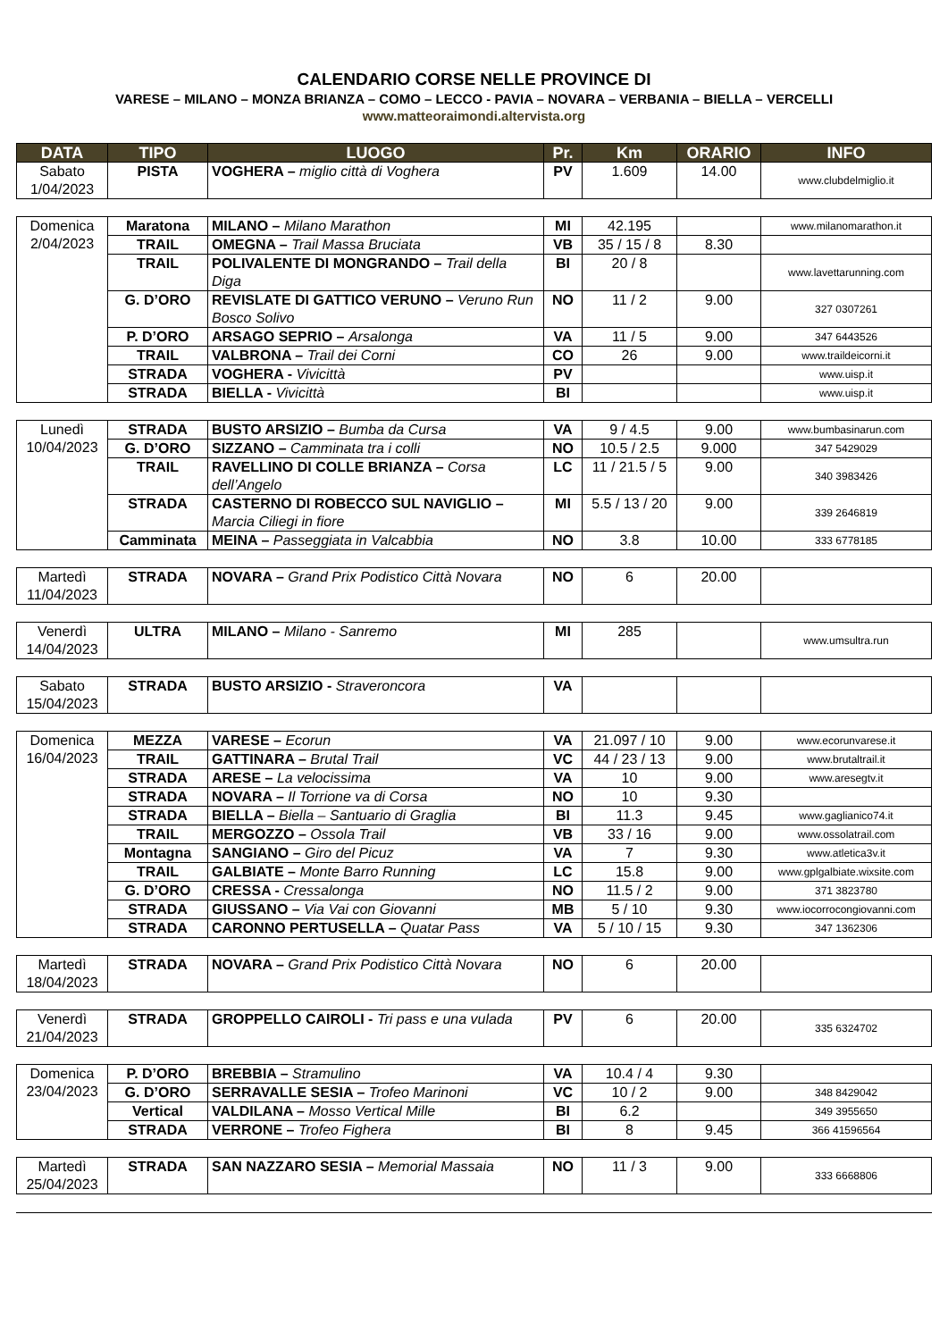CALENDARIO CORSE NELLE PROVINCE DI
VARESE – MILANO – MONZA BRIANZA – COMO – LECCO - PAVIA – NOVARA – VERBANIA – BIELLA – VERCELLI
www.matteoraimondi.altervista.org
| DATA | TIPO | LUOGO | Pr. | Km | ORARIO | INFO |
| --- | --- | --- | --- | --- | --- | --- |
| Sabato 1/04/2023 | PISTA | VOGHERA – miglio città di Voghera | PV | 1.609 | 14.00 | www.clubdelmiglio.it |
| Domenica 2/04/2023 | Maratona | MILANO – Milano Marathon | MI | 42.195 | | www.milanomarathon.it |
| | TRAIL | OMEGNA – Trail Massa Bruciata | VB | 35 / 15 / 8 | 8.30 | |
| | TRAIL | POLIVALENTE DI MONGRANDO – Trail della Diga | BI | 20 / 8 | | www.lavettarunning.com |
| | G. D’ORO | REVISLATE DI GATTICO VERUNO – Veruno Run Bosco Solivo | NO | 11 / 2 | 9.00 | 327 0307261 |
| | P. D’ORO | ARSAGO SEPRIO – Arsalonga | VA | 11 / 5 | 9.00 | 347 6443526 |
| | TRAIL | VALBRONA – Trail dei Corni | CO | 26 | 9.00 | www.traildeicorni.it |
| | STRADA | VOGHERA - Vivicittà | PV | | | www.uisp.it |
| | STRADA | BIELLA - Vivicittà | BI | | | www.uisp.it |
| Lunedì 10/04/2023 | STRADA | BUSTO ARSIZIO – Bumba da Cursa | VA | 9 / 4.5 | 9.00 | www.bumbasinarun.com |
| | G. D’ORO | SIZZANO – Camminata tra i colli | NO | 10.5 / 2.5 | 9.000 | 347 5429029 |
| | TRAIL | RAVELLINO DI COLLE BRIANZA – Corsa dell’Angelo | LC | 11 / 21.5 / 5 | 9.00 | 340 3983426 |
| | STRADA | CASTERNO DI ROBECCO SUL NAVIGLIO – Marcia Ciliegi in fiore | MI | 5.5 / 13 / 20 | 9.00 | 339 2646819 |
| | Camminata | MEINA – Passeggiata in Valcabbia | NO | 3.8 | 10.00 | 333 6778185 |
| Martedì 11/04/2023 | STRADA | NOVARA – Grand Prix Podistico Città Novara | NO | 6 | 20.00 | |
| Venerdì 14/04/2023 | ULTRA | MILANO – Milano - Sanremo | MI | 285 | | www.umsultra.run |
| Sabato 15/04/2023 | STRADA | BUSTO ARSIZIO - Straveroncora | VA | | | |
| Domenica 16/04/2023 | MEZZA | VARESE – Ecorun | VA | 21.097 / 10 | 9.00 | www.ecorunvarese.it |
| | TRAIL | GATTINARA – Brutal Trail | VC | 44 / 23 / 13 | 9.00 | www.brutaltrail.it |
| | STRADA | ARESE – La velocissima | VA | 10 | 9.00 | www.aresegtv.it |
| | STRADA | NOVARA – Il Torrione va di Corsa | NO | 10 | 9.30 | |
| | STRADA | BIELLA – Biella – Santuario di Graglia | BI | 11.3 | 9.45 | www.gaglianico74.it |
| | TRAIL | MERGOZZO – Ossola Trail | VB | 33 / 16 | 9.00 | www.ossolatrail.com |
| | Montagna | SANGIANO – Giro del Picuz | VA | 7 | 9.30 | www.atletica3v.it |
| | TRAIL | GALBIATE – Monte Barro Running | LC | 15.8 | 9.00 | www.gplgalbiate.wixsite.com |
| | G. D’ORO | CRESSA - Cressalonga | NO | 11.5 / 2 | 9.00 | 371 3823780 |
| | STRADA | GIUSSANO – Via Vai con Giovanni | MB | 5 / 10 | 9.30 | www.iocorrocongiovanni.com |
| | STRADA | CARONNO PERTUSELLA – Quatar Pass | VA | 5 / 10 / 15 | 9.30 | 347 1362306 |
| Martedì 18/04/2023 | STRADA | NOVARA – Grand Prix Podistico Città Novara | NO | 6 | 20.00 | |
| Venerdì 21/04/2023 | STRADA | GROPPELLO CAIROLI - Tri pass e una vulada | PV | 6 | 20.00 | 335 6324702 |
| Domenica 23/04/2023 | P. D’ORO | BREBBIA – Stramulino | VA | 10.4 / 4 | 9.30 | |
| | G. D’ORO | SERRAVALLE SESIA – Trofeo Marinoni | VC | 10 / 2 | 9.00 | 348 8429042 |
| | Vertical | VALDILANA – Mosso Vertical Mille | BI | 6.2 | | 349 3955650 |
| | STRADA | VERRONE – Trofeo Fighera | BI | 8 | 9.45 | 366 41596564 |
| Martedì 25/04/2023 | STRADA | SAN NAZZARO SESIA – Memorial Massaia | NO | 11 / 3 | 9.00 | 333 6668806 |